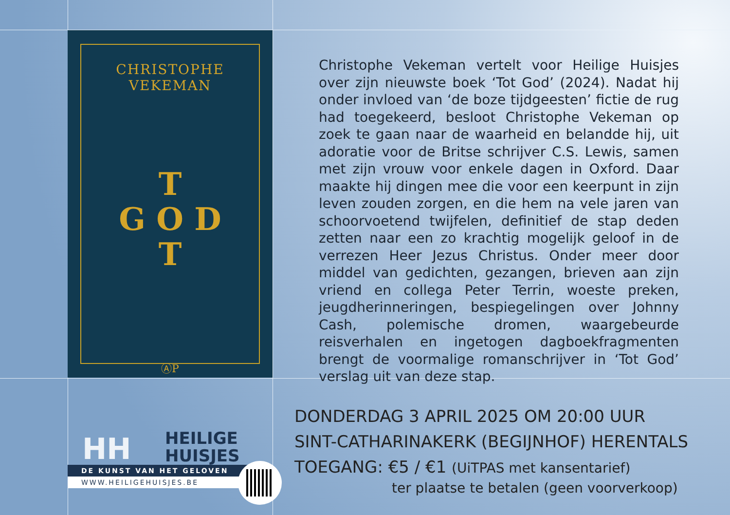CHRISTOPHE VEKEMAN
T
G O D
T
ⒶP
Christophe Vekeman vertelt voor Heilige Huisjes over zijn nieuwste boek ‘Tot God’ (2024). Nadat hij onder invloed van ‘de boze tijdgeesten’ fictie de rug had toegekeerd, besloot Christophe Vekeman op zoek te gaan naar de waarheid en belandde hij, uit adoratie voor de Britse schrijver C.S. Lewis, samen met zijn vrouw voor enkele dagen in Oxford. Daar maakte hij dingen mee die voor een keerpunt in zijn leven zouden zorgen, en die hem na vele jaren van schoorvoetend twijfelen, definitief de stap deden zetten naar een zo krachtig mogelijk geloof in de verrezen Heer Jezus Christus. Onder meer door middel van gedichten, gezangen, brieven aan zijn vriend en collega Peter Terrin, woeste preken, jeugdherinneringen, bespiegelingen over Johnny Cash, polemische dromen, waargebeurde reisverhalen en ingetogen dagboekfragmenten brengt de voormalige romanschrijver in ‘Tot God’ verslag uit van deze stap.
HH
HEILIGE
HUISJES
DE KUNST VAN HET GELOVEN
WWW.HEILIGEHUISJES.BE
DONDERDAG 3 APRIL 2025 OM 20:00 UUR
SINT-CATHARINAKERK (BEGIJNHOF) HERENTALS
TOEGANG: €5 / €1 (UiTPAS met kansentarief)
ter plaatse te betalen (geen voorverkoop)